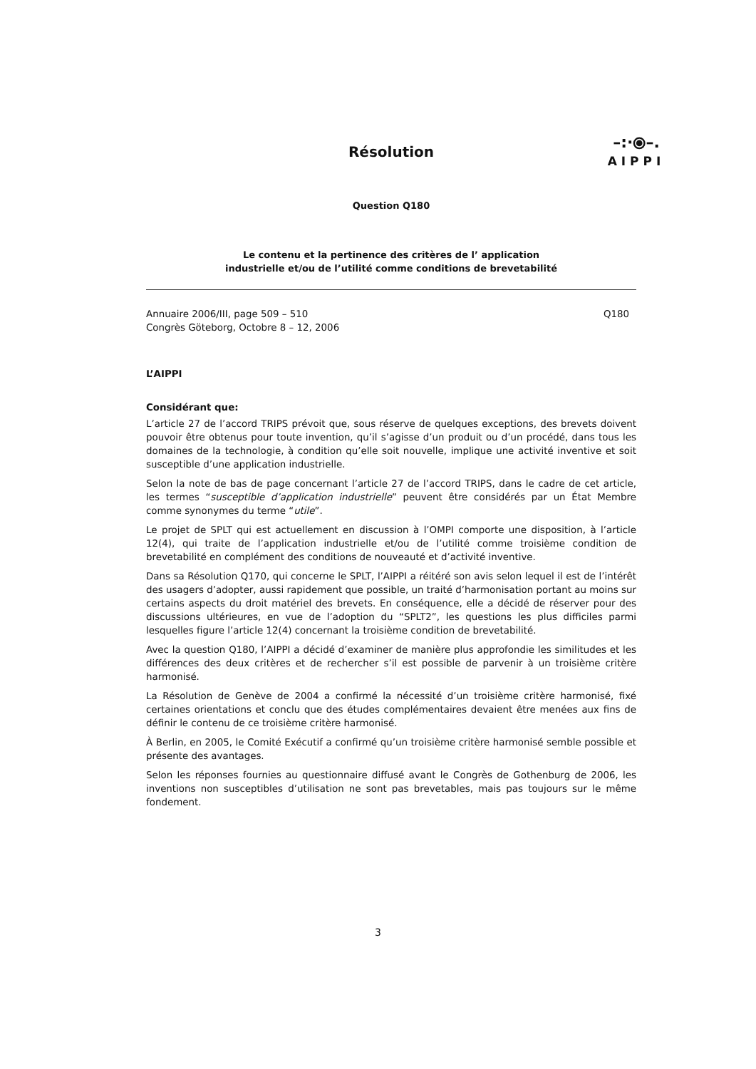–:·⦿–.
AIPPI
Résolution
Question Q180
Le contenu et la pertinence des critères de l’ application
industrielle et/ou de l’utilité comme conditions de brevetabilité
Annuaire 2006/III, page 509 – 510
Congrès Göteborg, Octobre 8 – 12, 2006
Q180
L’AIPPI
Considérant que:
L’article 27 de l’accord TRIPS prévoit que, sous réserve de quelques exceptions, des brevets doivent pouvoir être obtenus pour toute invention, qu’il s’agisse d’un produit ou d’un procédé, dans tous les domaines de la technologie, à condition qu’elle soit nouvelle, implique une activité inventive et soit susceptible d’une application industrielle.
Selon la note de bas de page concernant l’article 27 de l’accord TRIPS, dans le cadre de cet article, les termes “susceptible d’application industrielle” peuvent être considérés par un État Membre comme synonymes du terme “utile”.
Le projet de SPLT qui est actuellement en discussion à l’OMPI comporte une disposition, à l’article 12(4), qui traite de l’application industrielle et/ou de l’utilité comme troisième condition de brevetabilité en complément des conditions de nouveauté et d’activité inventive.
Dans sa Résolution Q170, qui concerne le SPLT, l’AIPPI a réitéré son avis selon lequel il est de l’intérêt des usagers d’adopter, aussi rapidement que possible, un traité d’harmonisation portant au moins sur certains aspects du droit matériel des brevets. En conséquence, elle a décidé de réserver pour des discussions ultérieures, en vue de l’adoption du “SPLT2”, les questions les plus difficiles parmi lesquelles figure l’article 12(4) concernant la troisième condition de brevetabilité.
Avec la question Q180, l’AIPPI a décidé d’examiner de manière plus approfondie les similitudes et les différences des deux critères et de rechercher s’il est possible de parvenir à un troisième critère harmonisé.
La Résolution de Genève de 2004 a confirmé la nécessité d’un troisième critère harmonisé, fixé certaines orientations et conclu que des études complémentaires devaient être menées aux fins de définir le contenu de ce troisième critère harmonisé.
À Berlin, en 2005, le Comité Exécutif a confirmé qu’un troisième critère harmonisé semble possible et présente des avantages.
Selon les réponses fournies au questionnaire diffusé avant le Congrès de Gothenburg de 2006, les inventions non susceptibles d’utilisation ne sont pas brevetables, mais pas toujours sur le même fondement.
3